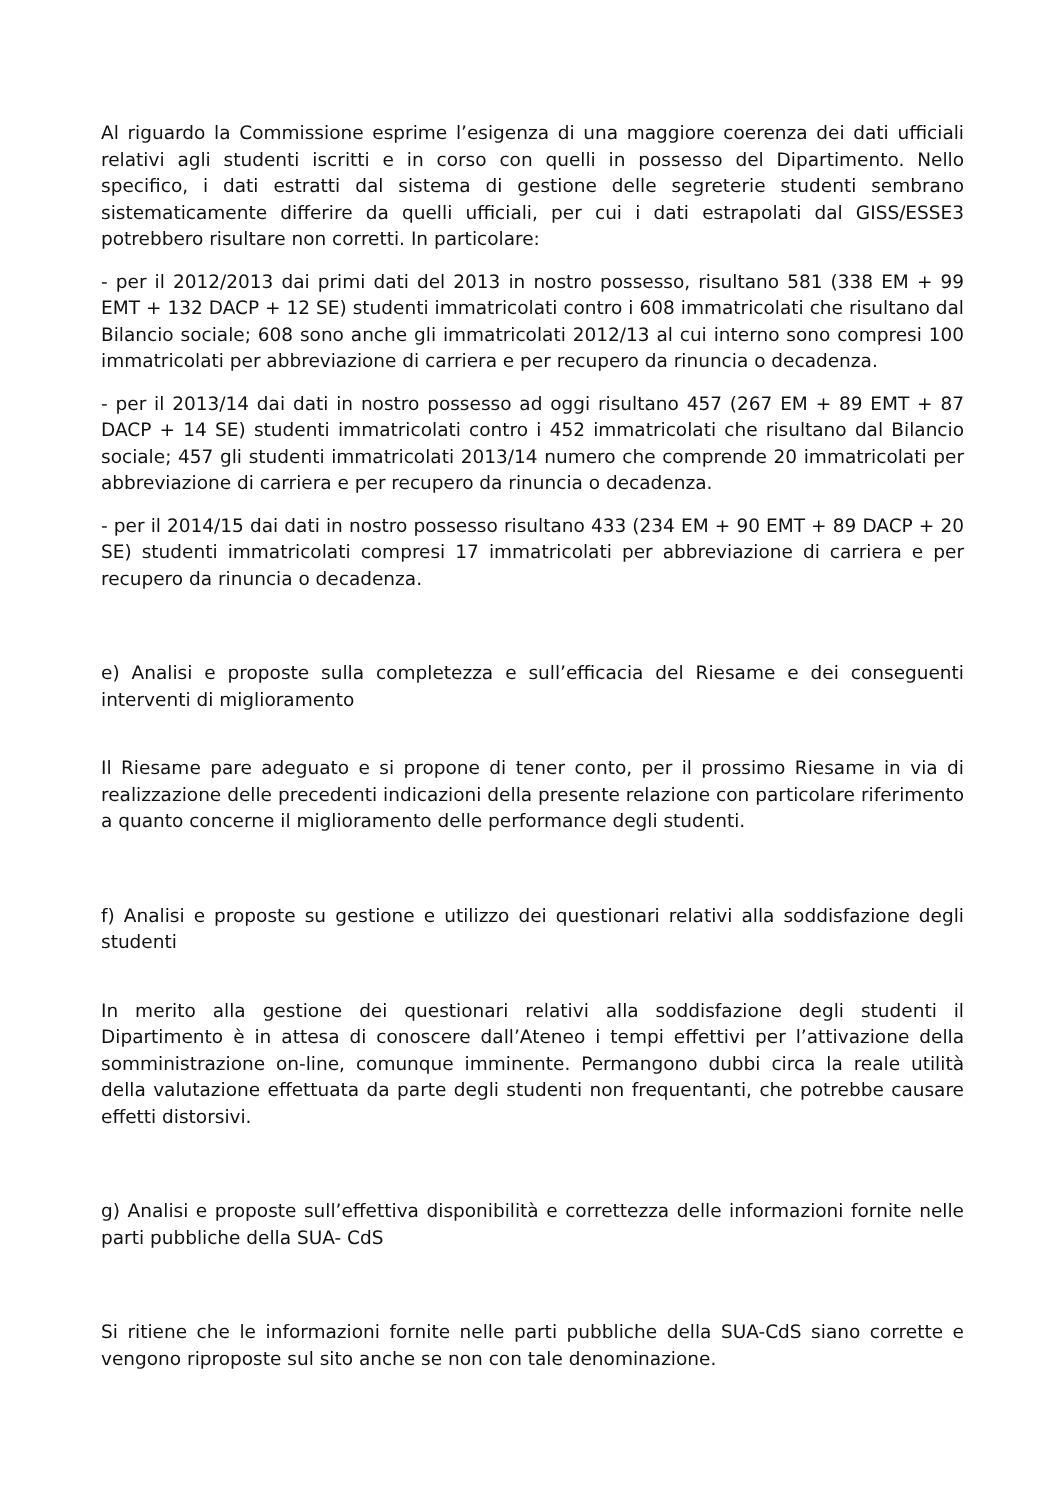Al riguardo la Commissione esprime l’esigenza di una maggiore coerenza dei dati ufficiali relativi agli studenti iscritti e in corso con quelli in possesso del Dipartimento. Nello specifico, i dati estratti dal sistema di gestione delle segreterie studenti sembrano sistematicamente differire da quelli ufficiali, per cui i dati estrapolati dal GISS/ESSE3 potrebbero risultare non corretti. In particolare:
- per il 2012/2013 dai primi dati del 2013 in nostro possesso, risultano 581 (338 EM + 99 EMT + 132 DACP + 12 SE) studenti immatricolati contro i 608 immatricolati che risultano dal Bilancio sociale; 608 sono anche gli immatricolati 2012/13 al cui interno sono compresi 100 immatricolati per abbreviazione di carriera e per recupero da rinuncia o decadenza.
- per il 2013/14 dai dati in nostro possesso ad oggi risultano 457 (267 EM + 89 EMT + 87 DACP + 14 SE) studenti immatricolati contro i 452 immatricolati che risultano dal Bilancio sociale; 457 gli studenti immatricolati 2013/14 numero che comprende 20 immatricolati per abbreviazione di carriera e per recupero da rinuncia o decadenza.
- per il 2014/15 dai dati in nostro possesso risultano 433 (234 EM + 90 EMT + 89 DACP + 20 SE) studenti immatricolati compresi 17 immatricolati per abbreviazione di carriera e per recupero da rinuncia o decadenza.
e) Analisi e proposte sulla completezza e sull’efficacia del Riesame e dei conseguenti interventi di miglioramento
Il Riesame pare adeguato e si propone di tener conto, per il prossimo Riesame in via di realizzazione delle precedenti indicazioni della presente relazione con particolare riferimento a quanto concerne il miglioramento delle performance degli studenti.
f) Analisi e proposte su gestione e utilizzo dei questionari relativi alla soddisfazione degli studenti
In merito alla gestione dei questionari relativi alla soddisfazione degli studenti il Dipartimento è in attesa di conoscere dall’Ateneo i tempi effettivi per l’attivazione della somministrazione on-line, comunque imminente. Permangono dubbi circa la reale utilità della valutazione effettuata da parte degli studenti non frequentanti, che potrebbe causare effetti distorsivi.
g) Analisi e proposte sull’effettiva disponibilità e correttezza delle informazioni fornite nelle parti pubbliche della SUA- CdS
Si ritiene che le informazioni fornite nelle parti pubbliche della SUA-CdS siano corrette e vengono riproposte sul sito anche se non con tale denominazione.